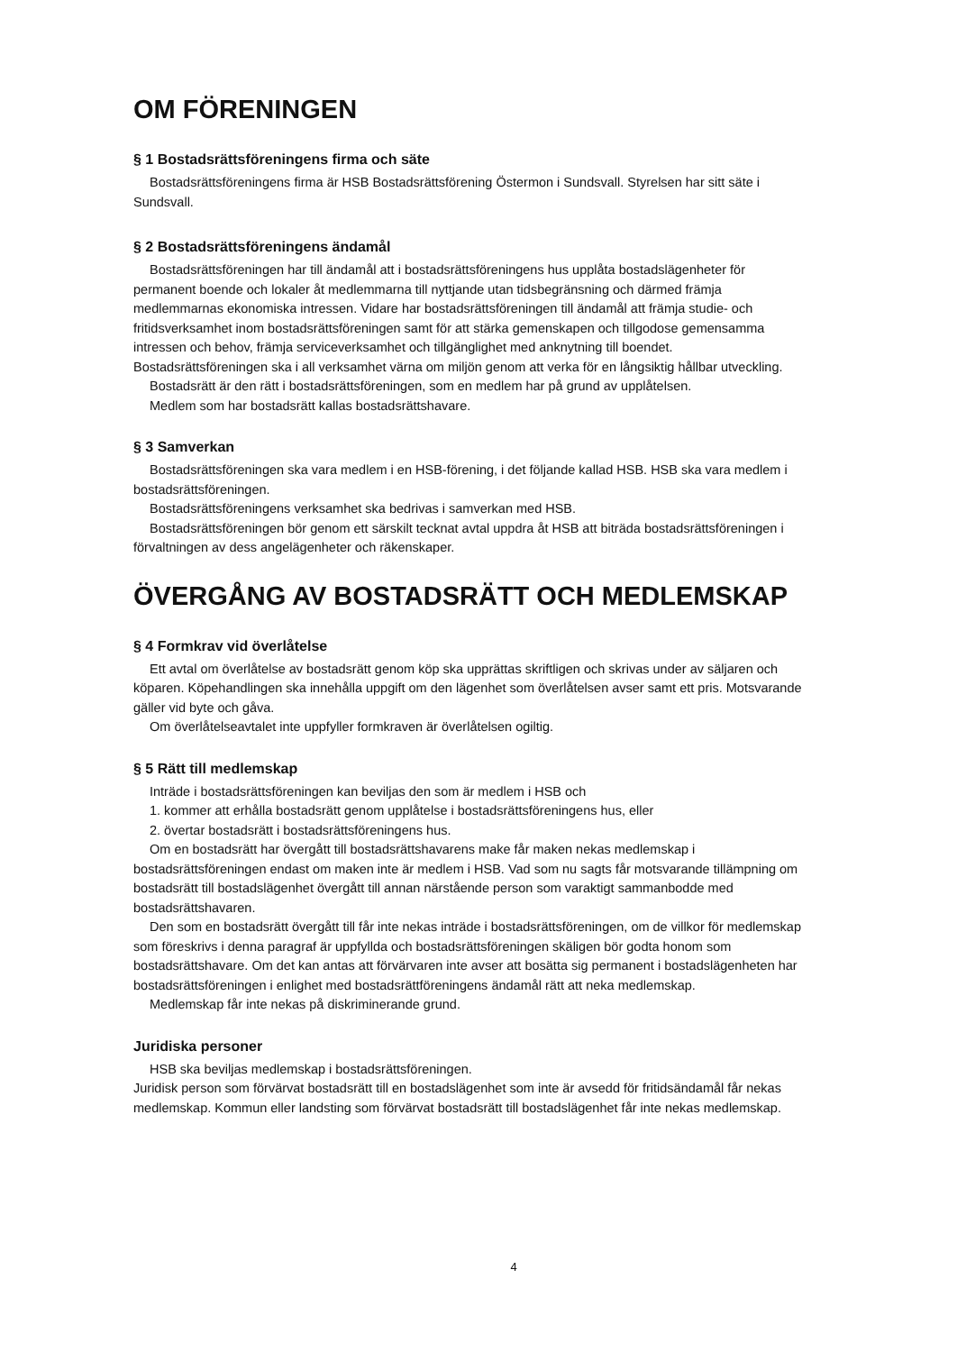OM FÖRENINGEN
§ 1 Bostadsrättsföreningens firma och säte
Bostadsrättsföreningens firma är HSB Bostadsrättsförening Östermon i Sundsvall. Styrelsen har sitt säte i Sundsvall.
§ 2 Bostadsrättsföreningens ändamål
Bostadsrättsföreningen har till ändamål att i bostadsrättsföreningens hus upplåta bostadslägenheter för permanent boende och lokaler åt medlemmarna till nyttjande utan tidsbegränsning och därmed främja medlemmarnas ekonomiska intressen. Vidare har bostadsrättsföreningen till ändamål att främja studie- och fritidsverksamhet inom bostadsrättsföreningen samt för att stärka gemenskapen och tillgodose gemensamma intressen och behov, främja serviceverksamhet och tillgänglighet med anknytning till boendet. Bostadsrättsföreningen ska i all verksamhet värna om miljön genom att verka för en långsiktig hållbar utveckling.
Bostadsrätt är den rätt i bostadsrättsföreningen, som en medlem har på grund av upplåtelsen.
Medlem som har bostadsrätt kallas bostadsrättshavare.
§ 3 Samverkan
Bostadsrättsföreningen ska vara medlem i en HSB-förening, i det följande kallad HSB. HSB ska vara medlem i bostadsrättsföreningen.
Bostadsrättsföreningens verksamhet ska bedrivas i samverkan med HSB.
Bostadsrättsföreningen bör genom ett särskilt tecknat avtal uppdra åt HSB att biträda bostadsrättsföreningen i förvaltningen av dess angelägenheter och räkenskaper.
ÖVERGÅNG AV BOSTADSRÄTT OCH MEDLEMSKAP
§ 4 Formkrav vid överlåtelse
Ett avtal om överlåtelse av bostadsrätt genom köp ska upprättas skriftligen och skrivas under av säljaren och köparen. Köpehandlingen ska innehålla uppgift om den lägenhet som överlåtelsen avser samt ett pris. Motsvarande gäller vid byte och gåva.
Om överlåtelseavtalet inte uppfyller formkraven är överlåtelsen ogiltig.
§ 5 Rätt till medlemskap
Inträde i bostadsrättsföreningen kan beviljas den som är medlem i HSB och
1. kommer att erhålla bostadsrätt genom upplåtelse i bostadsrättsföreningens hus, eller
2. övertar bostadsrätt i bostadsrättsföreningens hus.
Om en bostadsrätt har övergått till bostadsrättshavarens make får maken nekas medlemskap i bostadsrättsföreningen endast om maken inte är medlem i HSB. Vad som nu sagts får motsvarande tillämpning om bostadsrätt till bostadslägenhet övergått till annan närstående person som varaktigt sammanbodde med bostadsrättshavaren.
Den som en bostadsrätt övergått till får inte nekas inträde i bostadsrättsföreningen, om de villkor för medlemskap som föreskrivs i denna paragraf är uppfyllda och bostadsrättsföreningen skäligen bör godta honom som bostadsrättshavare. Om det kan antas att förvärvaren inte avser att bosätta sig permanent i bostadslägenheten har bostadsrättsföreningen i enlighet med bostadsrättföreningens ändamål rätt att neka medlemskap.
Medlemskap får inte nekas på diskriminerande grund.
Juridiska personer
HSB ska beviljas medlemskap i bostadsrättsföreningen.
Juridisk person som förvärvat bostadsrätt till en bostadslägenhet som inte är avsedd för fritidsändamål får nekas medlemskap. Kommun eller landsting som förvärvat bostadsrätt till bostadslägenhet får inte nekas medlemskap.
4